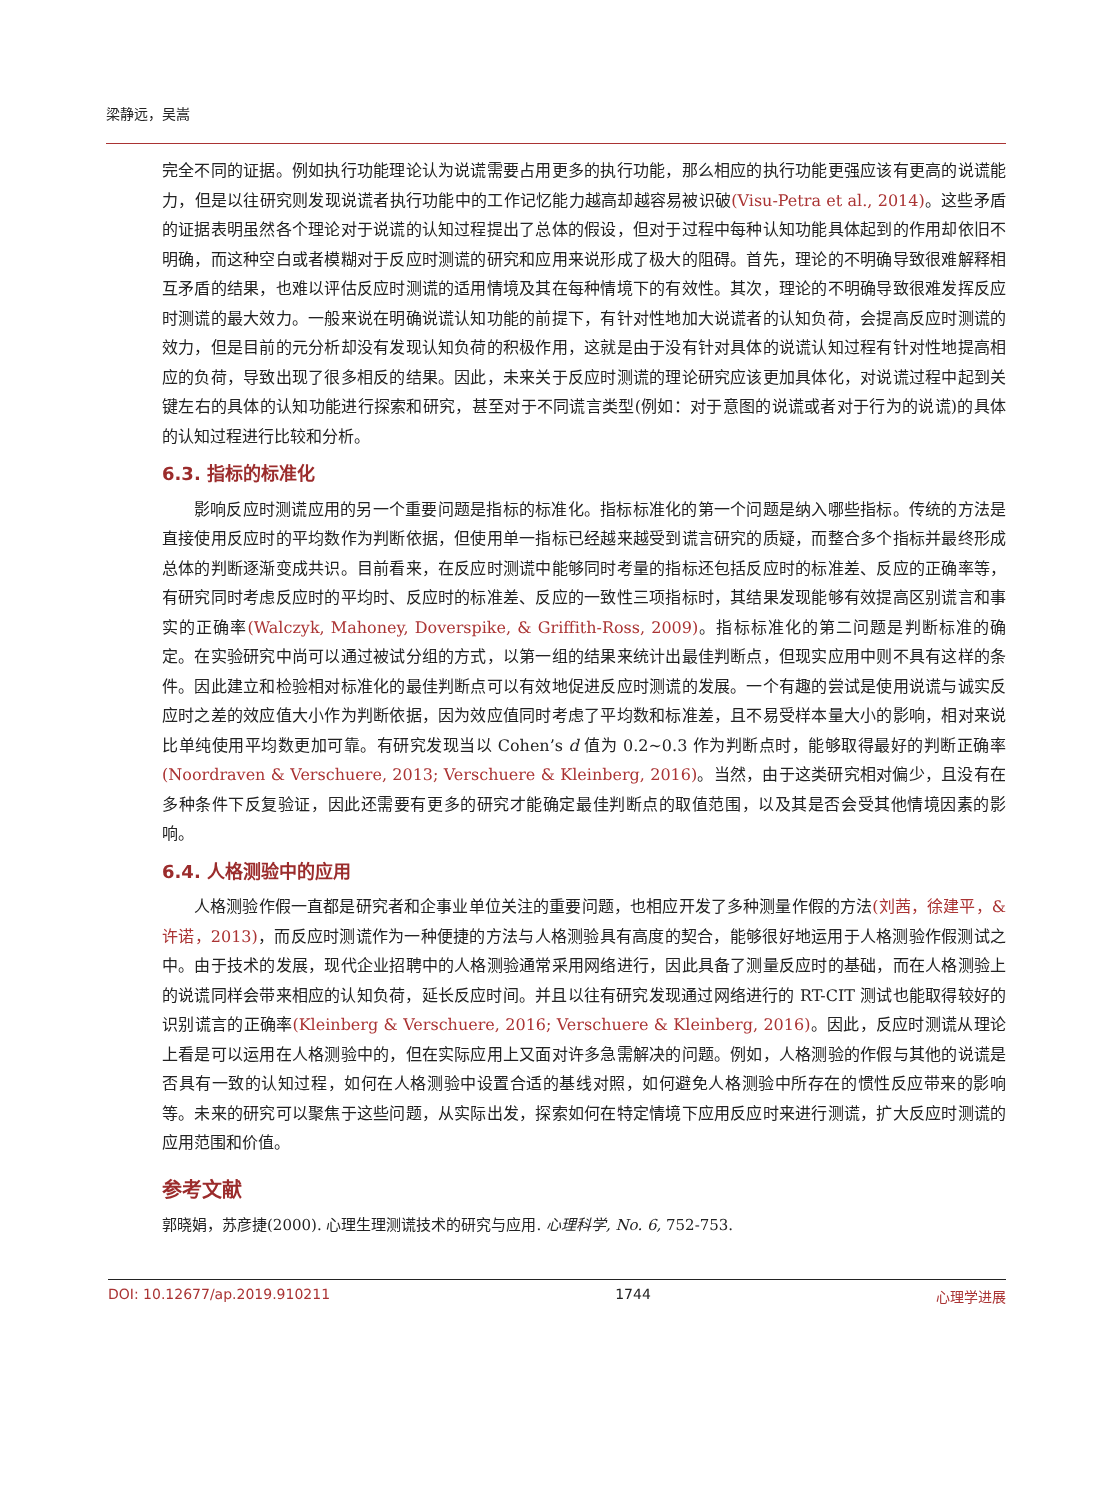梁静远，吴嵩
完全不同的证据。例如执行功能理论认为说谎需要占用更多的执行功能，那么相应的执行功能更强应该有更高的说谎能力，但是以往研究则发现说谎者执行功能中的工作记忆能力越高却越容易被识破(Visu-Petra et al., 2014)。这些矛盾的证据表明虽然各个理论对于说谎的认知过程提出了总体的假设，但对于过程中每种认知功能具体起到的作用却依旧不明确，而这种空白或者模糊对于反应时测谎的研究和应用来说形成了极大的阻碍。首先，理论的不明确导致很难解释相互矛盾的结果，也难以评估反应时测谎的适用情境及其在每种情境下的有效性。其次，理论的不明确导致很难发挥反应时测谎的最大效力。一般来说在明确说谎认知功能的前提下，有针对性地加大说谎者的认知负荷，会提高反应时测谎的效力，但是目前的元分析却没有发现认知负荷的积极作用，这就是由于没有针对具体的说谎认知过程有针对性地提高相应的负荷，导致出现了很多相反的结果。因此，未来关于反应时测谎的理论研究应该更加具体化，对说谎过程中起到关键左右的具体的认知功能进行探索和研究，甚至对于不同谎言类型(例如：对于意图的说谎或者对于行为的说谎)的具体的认知过程进行比较和分析。
6.3. 指标的标准化
影响反应时测谎应用的另一个重要问题是指标的标准化。指标标准化的第一个问题是纳入哪些指标。传统的方法是直接使用反应时的平均数作为判断依据，但使用单一指标已经越来越受到谎言研究的质疑，而整合多个指标并最终形成总体的判断逐渐变成共识。目前看来，在反应时测谎中能够同时考量的指标还包括反应时的标准差、反应的正确率等，有研究同时考虑反应时的平均时、反应时的标准差、反应的一致性三项指标时，其结果发现能够有效提高区别谎言和事实的正确率(Walczyk, Mahoney, Doverspike, & Griffith-Ross, 2009)。指标标准化的第二问题是判断标准的确定。在实验研究中尚可以通过被试分组的方式，以第一组的结果来统计出最佳判断点，但现实应用中则不具有这样的条件。因此建立和检验相对标准化的最佳判断点可以有效地促进反应时测谎的发展。一个有趣的尝试是使用说谎与诚实反应时之差的效应值大小作为判断依据，因为效应值同时考虑了平均数和标准差，且不易受样本量大小的影响，相对来说比单纯使用平均数更加可靠。有研究发现当以 Cohen’s d 值为 0.2~0.3 作为判断点时，能够取得最好的判断正确率(Noordraven & Verschuere, 2013; Verschuere & Kleinberg, 2016)。当然，由于这类研究相对偏少，且没有在多种条件下反复验证，因此还需要有更多的研究才能确定最佳判断点的取值范围，以及其是否会受其他情境因素的影响。
6.4. 人格测验中的应用
人格测验作假一直都是研究者和企事业单位关注的重要问题，也相应开发了多种测量作假的方法(刘茜，徐建平，&许诺，2013)，而反应时测谎作为一种便捷的方法与人格测验具有高度的契合，能够很好地运用于人格测验作假测试之中。由于技术的发展，现代企业招聘中的人格测验通常采用网络进行，因此具备了测量反应时的基础，而在人格测验上的说谎同样会带来相应的认知负荷，延长反应时间。并且以往有研究发现通过网络进行的 RT-CIT 测试也能取得较好的识别谎言的正确率(Kleinberg & Verschuere, 2016; Verschuere & Kleinberg, 2016)。因此，反应时测谎从理论上看是可以运用在人格测验中的，但在实际应用上又面对许多急需解决的问题。例如，人格测验的作假与其他的说谎是否具有一致的认知过程，如何在人格测验中设置合适的基线对照，如何避免人格测验中所存在的惯性反应带来的影响等。未来的研究可以聚焦于这些问题，从实际出发，探索如何在特定情境下应用反应时来进行测谎，扩大反应时测谎的应用范围和价值。
参考文献
郭晓娟，苏彦捷(2000). 心理生理测谎技术的研究与应用. 心理科学, No. 6, 752-753.
DOI: 10.12677/ap.2019.910211 1744 心理学进展